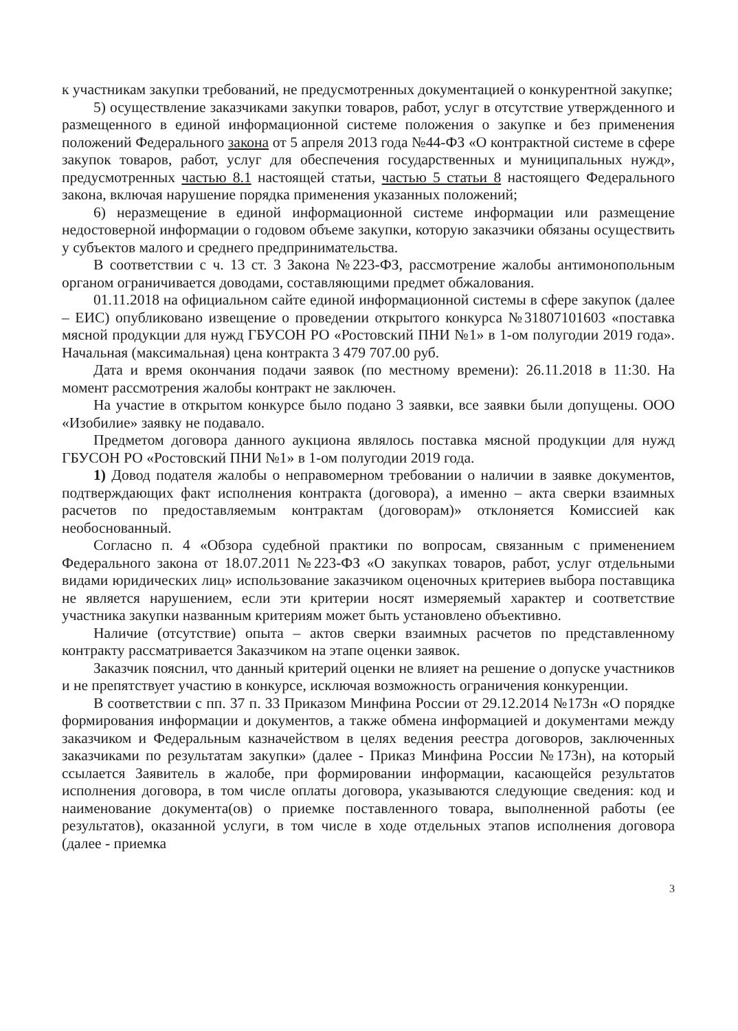к участникам закупки требований, не предусмотренных документацией о конкурентной закупке;
5) осуществление заказчиками закупки товаров, работ, услуг в отсутствие утвержденного и размещенного в единой информационной системе положения о закупке и без применения положений Федерального закона от 5 апреля 2013 года №44-ФЗ «О контрактной системе в сфере закупок товаров, работ, услуг для обеспечения государственных и муниципальных нужд», предусмотренных частью 8.1 настоящей статьи, частью 5 статьи 8 настоящего Федерального закона, включая нарушение порядка применения указанных положений;
6) неразмещение в единой информационной системе информации или размещение недостоверной информации о годовом объеме закупки, которую заказчики обязаны осуществить у субъектов малого и среднего предпринимательства.
В соответствии с ч. 13 ст. 3 Закона №223-ФЗ, рассмотрение жалобы антимонопольным органом ограничивается доводами, составляющими предмет обжалования.
01.11.2018 на официальном сайте единой информационной системы в сфере закупок (далее – ЕИС) опубликовано извещение о проведении открытого конкурса №31807101603 «поставка мясной продукции для нужд ГБУСОН РО «Ростовский ПНИ №1» в 1-ом полугодии 2019 года». Начальная (максимальная) цена контракта 3 479 707.00 руб.
Дата и время окончания подачи заявок (по местному времени): 26.11.2018 в 11:30. На момент рассмотрения жалобы контракт не заключен.
На участие в открытом конкурсе было подано 3 заявки, все заявки были допущены. ООО «Изобилие» заявку не подавало.
Предметом договора данного аукциона являлось поставка мясной продукции для нужд ГБУСОН РО «Ростовский ПНИ №1» в 1-ом полугодии 2019 года.
1) Довод подателя жалобы о неправомерном требовании о наличии в заявке документов, подтверждающих факт исполнения контракта (договора), а именно – акта сверки взаимных расчетов по предоставляемым контрактам (договорам)» отклоняется Комиссией как необоснованный.
Согласно п. 4 «Обзора судебной практики по вопросам, связанным с применением Федерального закона от 18.07.2011 №223-ФЗ «О закупках товаров, работ, услуг отдельными видами юридических лиц» использование заказчиком оценочных критериев выбора поставщика не является нарушением, если эти критерии носят измеряемый характер и соответствие участника закупки названным критериям может быть установлено объективно.
Наличие (отсутствие) опыта – актов сверки взаимных расчетов по представленному контракту рассматривается Заказчиком на этапе оценки заявок.
Заказчик пояснил, что данный критерий оценки не влияет на решение о допуске участников и не препятствует участию в конкурсе, исключая возможность ограничения конкуренции.
В соответствии с пп. 37 п. 33 Приказом Минфина России от 29.12.2014 №173н «О порядке формирования информации и документов, а также обмена информацией и документами между заказчиком и Федеральным казначейством в целях ведения реестра договоров, заключенных заказчиками по результатам закупки» (далее - Приказ Минфина России №173н), на который ссылается Заявитель в жалобе, при формировании информации, касающейся результатов исполнения договора, в том числе оплаты договора, указываются следующие сведения: код и наименование документа(ов) о приемке поставленного товара, выполненной работы (ее результатов), оказанной услуги, в том числе в ходе отдельных этапов исполнения договора (далее - приемка
3